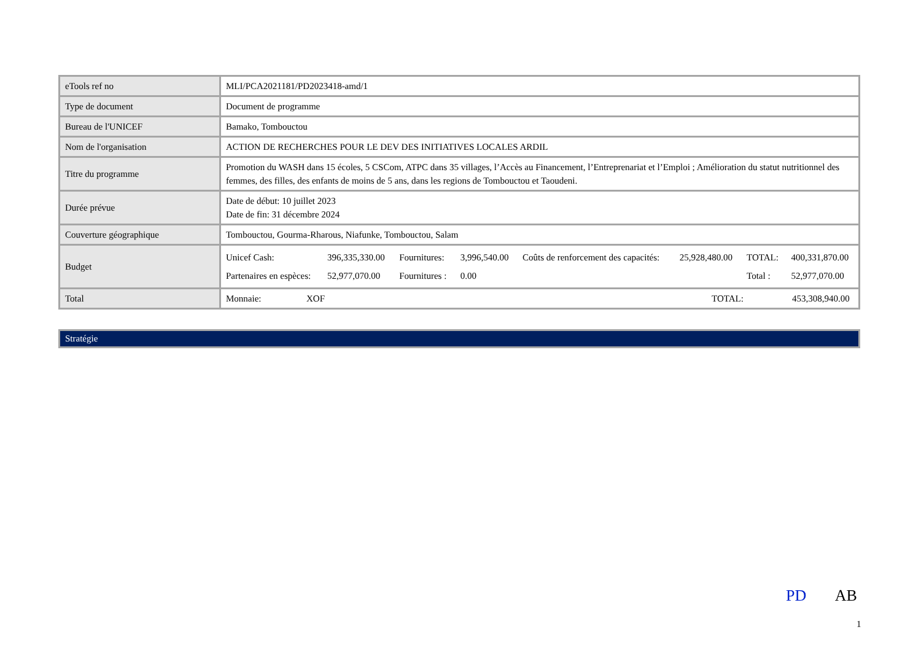| eTools ref no | MLI/PCA2021181/PD2023418-amd/1 |
| Type de document | Document de programme |
| Bureau de l'UNICEF | Bamako, Tombouctou |
| Nom de l'organisation | ACTION DE RECHERCHES POUR LE DEV DES INITIATIVES LOCALES ARDIL |
| Titre du programme | Promotion du WASH dans 15 écoles, 5 CSCom, ATPC dans 35 villages, l’Accès au Financement, l’Entreprenariat et l’Emploi ; Amélioration du statut nutritionnel des femmes, des filles, des enfants de moins de 5 ans, dans les regions de Tombouctou et Taoudeni. |
| Durée prévue | Date de début: 10 juillet 2023 Date de fin: 31 décembre 2024 |
| Couverture géographique | Tombouctou, Gourma-Rharous, Niafunke, Tombouctou, Salam |
| Budget | / Unicef Cash: / 396,335,330.00 / Fournitures: / 3,996,540.00 / Coûts de renforcement des capacités: / 25,928,480.00 / TOTAL: / 400,331,870.00 / / Partenaires en espèces: / 52,977,070.00 / Fournitures : / 0.00 / / / Total : / 52,977,070.00 / |
| Total | / Monnaie: / XOF / TOTAL: / 453,308,940.00 / |
Stratégie
PD AB
1